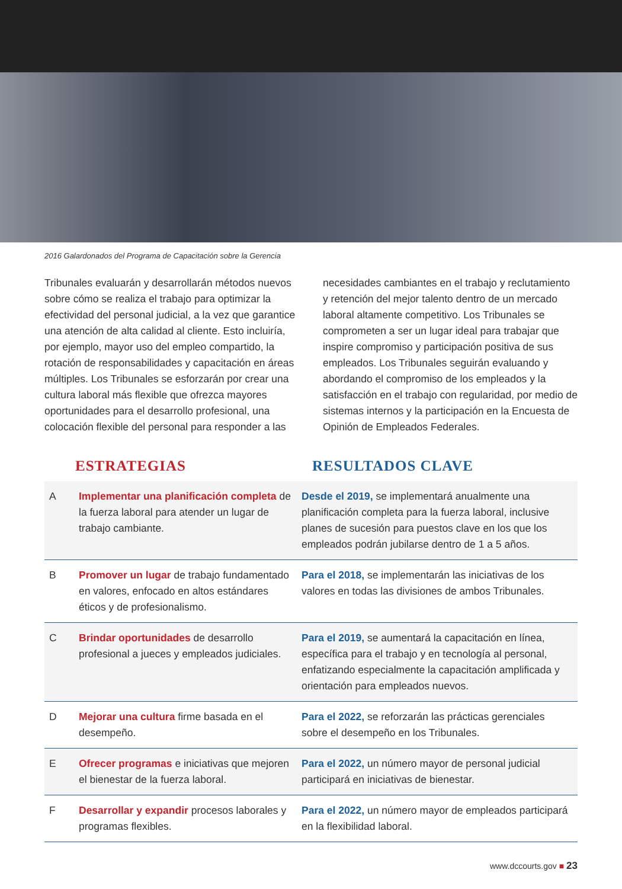2016 Galardonados del Programa de Capacitación sobre la Gerencia
Tribunales evaluarán y desarrollarán métodos nuevos sobre cómo se realiza el trabajo para optimizar la efectividad del personal judicial, a la vez que garantice una atención de alta calidad al cliente. Esto incluiría, por ejemplo, mayor uso del empleo compartido, la rotación de responsabilidades y capacitación en áreas múltiples. Los Tribunales se esforzarán por crear una cultura laboral más flexible que ofrezca mayores oportunidades para el desarrollo profesional, una colocación flexible del personal para responder a las
necesidades cambiantes en el trabajo y reclutamiento y retención del mejor talento dentro de un mercado laboral altamente competitivo. Los Tribunales se comprometen a ser un lugar ideal para trabajar que inspire compromiso y participación positiva de sus empleados. Los Tribunales seguirán evaluando y abordando el compromiso de los empleados y la satisfacción en el trabajo con regularidad, por medio de sistemas internos y la participación en la Encuesta de Opinión de Empleados Federales.
ESTRATEGIAS RESULTADOS CLAVE
| A | Implementar una planificación completa de la fuerza laboral para atender un lugar de trabajo cambiante. | Desde el 2019, se implementará anualmente una planificación completa para la fuerza laboral, inclusive planes de sucesión para puestos clave en los que los empleados podrán jubilarse dentro de 1 a 5 años. |
| B | Promover un lugar de trabajo fundamentado en valores, enfocado en altos estándares éticos y de profesionalismo. | Para el 2018, se implementarán las iniciativas de los valores en todas las divisiones de ambos Tribunales. |
| C | Brindar oportunidades de desarrollo profesional a jueces y empleados judiciales. | Para el 2019, se aumentará la capacitación en línea, específica para el trabajo y en tecnología al personal, enfatizando especialmente la capacitación amplificada y orientación para empleados nuevos. |
| D | Mejorar una cultura firme basada en el desempeño. | Para el 2022, se reforzarán las prácticas gerenciales sobre el desempeño en los Tribunales. |
| E | Ofrecer programas e iniciativas que mejoren el bienestar de la fuerza laboral. | Para el 2022, un número mayor de personal judicial participará en iniciativas de bienestar. |
| F | Desarrollar y expandir procesos laborales y programas flexibles. | Para el 2022, un número mayor de empleados participará en la flexibilidad laboral. |
www.dccourts.gov ■ 23